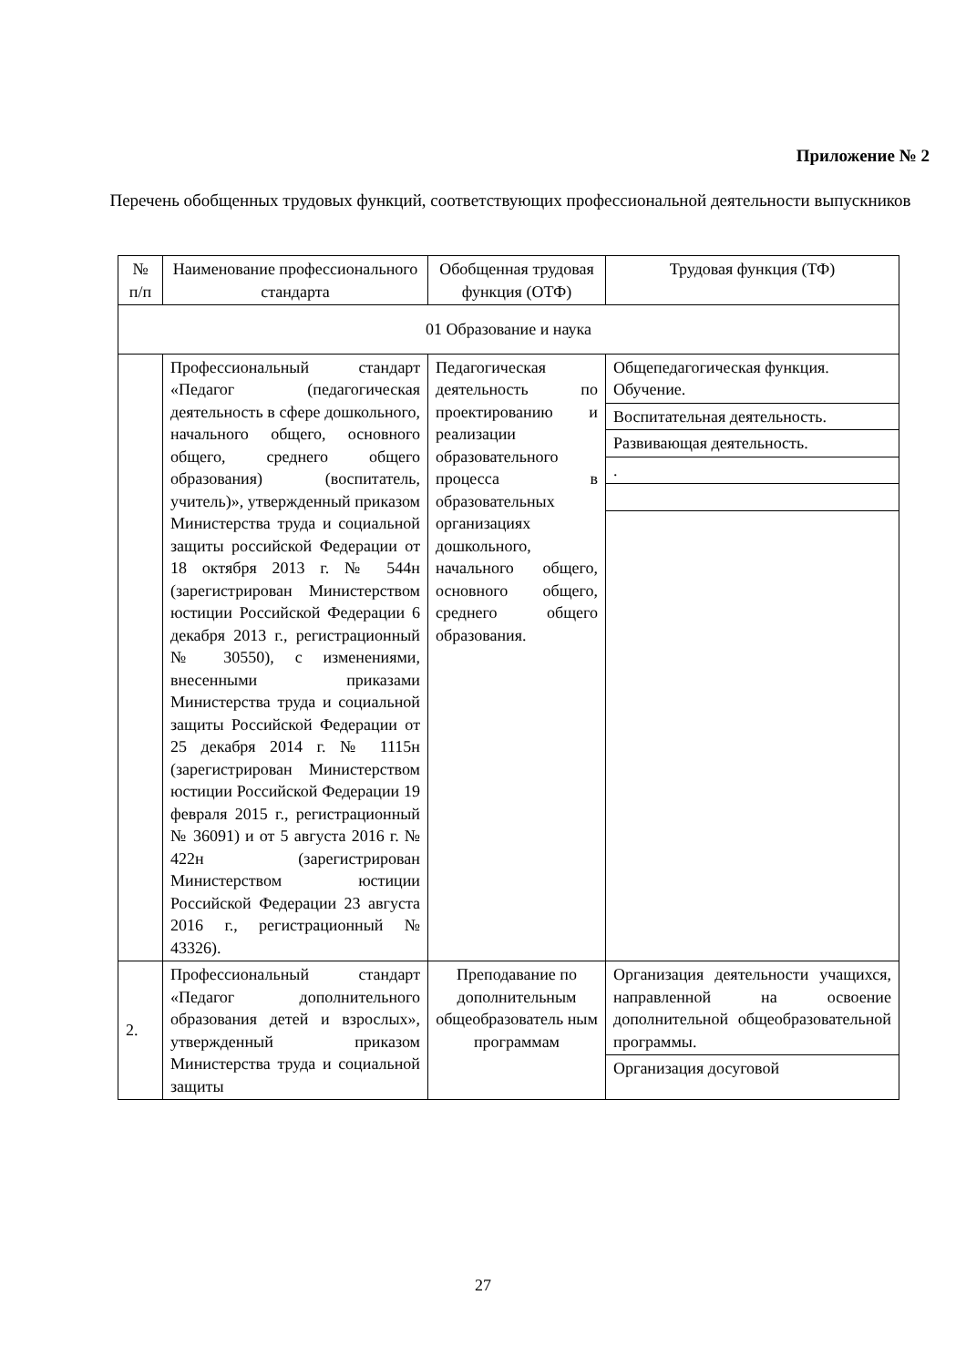Приложение № 2
Перечень обобщенных трудовых функций, соответствующих профессиональной деятельности выпускников
| № п/п | Наименование профессионального стандарта | Обобщенная трудовая функция (ОТФ) | Трудовая функция (ТФ) |
| 01 Образование и наука | | | |
| | Профессиональный стандарт «Педагог (педагогическая деятельность в сфере дошкольного, начального общего, основного общего, среднего общего образования) (воспитатель, учитель)», утвержденный приказом Министерства труда и социальной защиты российской Федерации от 18 октября 2013 г. № 544н (зарегистрирован Министерством юстиции Российской Федерации 6 декабря 2013 г., регистрационный № 30550), с изменениями, внесенными приказами Министерства труда и социальной защиты Российской Федерации от 25 декабря 2014 г. № 1115н (зарегистрирован Министерством юстиции Российской Федерации 19 февраля 2015 г., регистрационный № 36091) и от 5 августа 2016 г. № 422н (зарегистрирован Министерством юстиции Российской Федерации 23 августа 2016 г., регистрационный № 43326). | Педагогическая деятельность по проектированию и реализации образовательного процесса в образовательных организациях дошкольного, начального общего, основного общего, среднего общего образования. | / Общепедагогическая функция. Обучение. / / Воспитательная деятельность. / / Развивающая деятельность. / / . / |
| 2. | Профессиональный стандарт «Педагог дополнительного образования детей и взрослых», утвержденный приказом Министерства труда и социальной защиты | Преподавание по дополнительным общеобразователь ным программам | / Организация деятельности учащихся, направленной на освоение дополнительной общеобразовательной программы. / / Организация досуговой / |
27